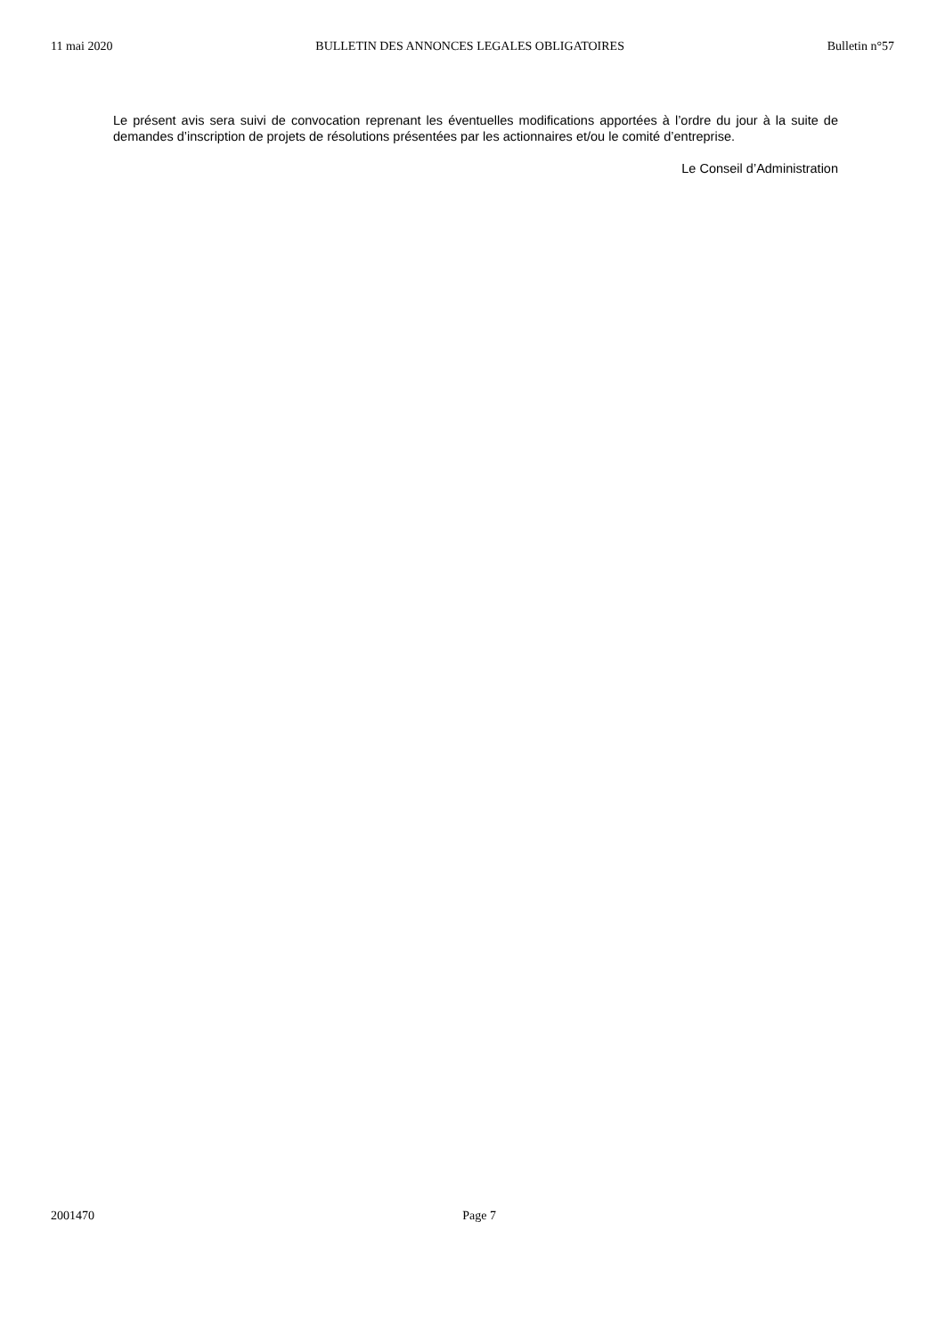11 mai 2020 BULLETIN DES ANNONCES LEGALES OBLIGATOIRES Bulletin n°57
Le présent avis sera suivi de convocation reprenant les éventuelles modifications apportées à l’ordre du jour à la suite de demandes d’inscription de projets de résolutions présentées par les actionnaires et/ou le comité d’entreprise.
Le Conseil d’Administration
2001470 Page 7